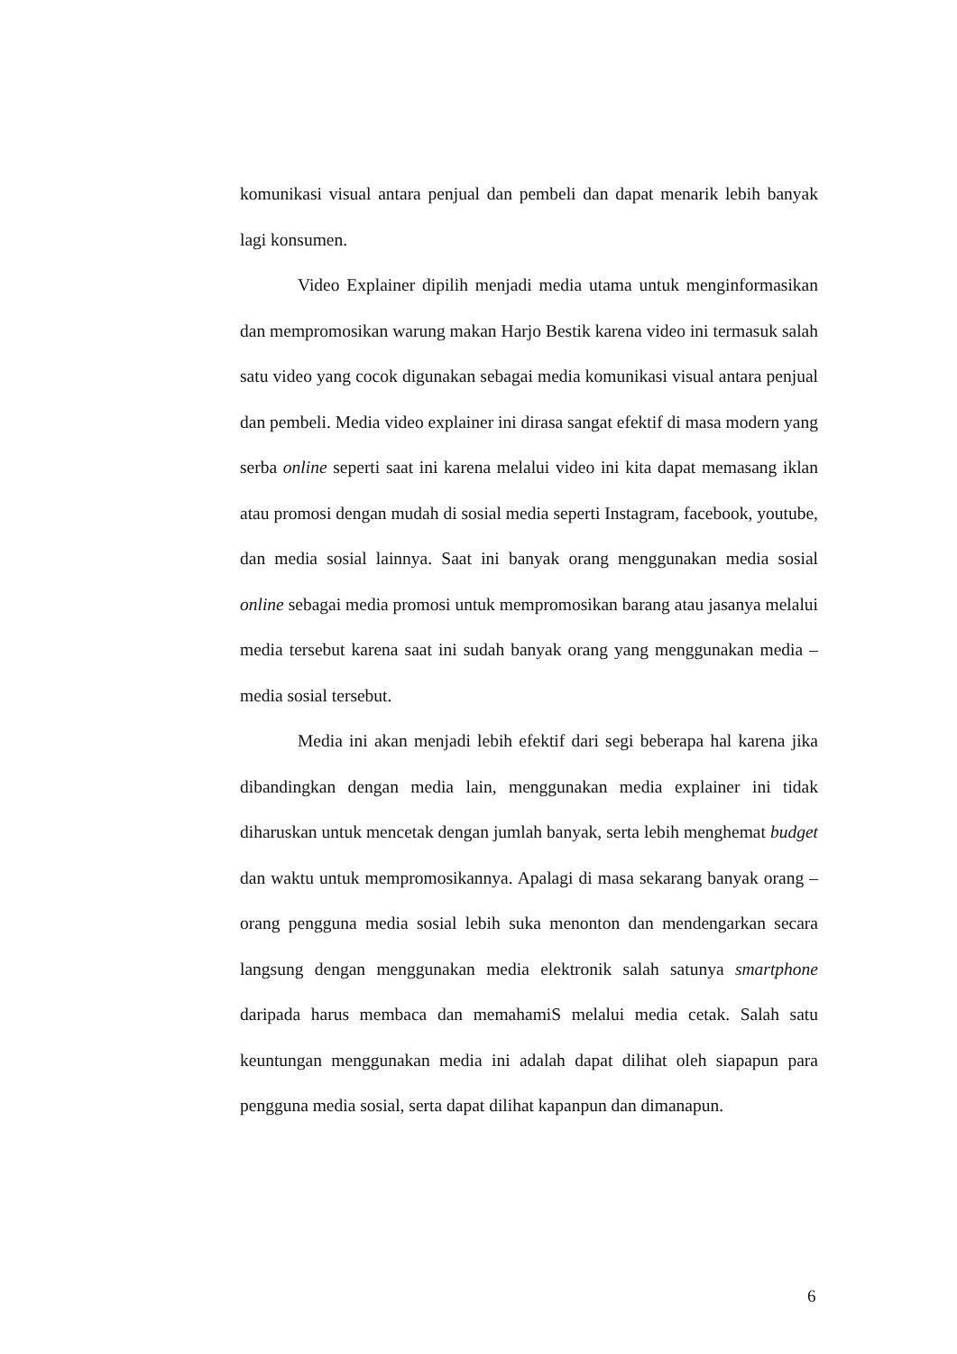komunikasi visual antara penjual dan pembeli dan dapat menarik lebih banyak lagi konsumen.
Video Explainer dipilih menjadi media utama untuk menginformasikan dan mempromosikan warung makan Harjo Bestik karena video ini termasuk salah satu video yang cocok digunakan sebagai media komunikasi visual antara penjual dan pembeli. Media video explainer ini dirasa sangat efektif di masa modern yang serba online seperti saat ini karena melalui video ini kita dapat memasang iklan atau promosi dengan mudah di sosial media seperti Instagram, facebook, youtube, dan media sosial lainnya. Saat ini banyak orang menggunakan media sosial online sebagai media promosi untuk mempromosikan barang atau jasanya melalui media tersebut karena saat ini sudah banyak orang yang menggunakan media – media sosial tersebut.
Media ini akan menjadi lebih efektif dari segi beberapa hal karena jika dibandingkan dengan media lain, menggunakan media explainer ini tidak diharuskan untuk mencetak dengan jumlah banyak, serta lebih menghemat budget dan waktu untuk mempromosikannya. Apalagi di masa sekarang banyak orang – orang pengguna media sosial lebih suka menonton dan mendengarkan secara langsung dengan menggunakan media elektronik salah satunya smartphone daripada harus membaca dan memahamiS melalui media cetak. Salah satu keuntungan menggunakan media ini adalah dapat dilihat oleh siapapun para pengguna media sosial, serta dapat dilihat kapanpun dan dimanapun.
6